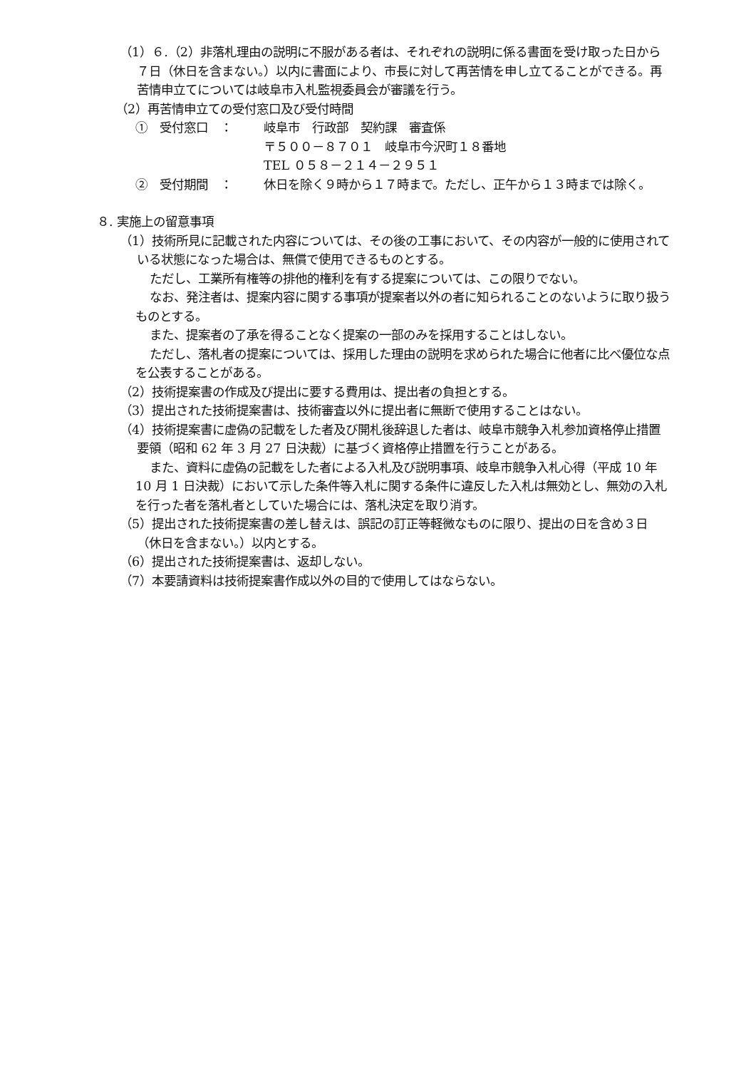（1）６.（2）非落札理由の説明に不服がある者は、それぞれの説明に係る書面を受け取った日から７日（休日を含まない。）以内に書面により、市長に対して再苦情を申し立てることができる。再苦情申立てについては岐阜市入札監視委員会が審議を行う。
（2）再苦情申立ての受付窓口及び受付時間
①　受付窓口　： 岐阜市　行政部　契約課　審査係
〒５００－８７０１　岐阜市今沢町１８番地
TEL ０５８－２１４－２９５１
②　受付期間　： 休日を除く９時から１７時まで。ただし、正午から１３時までは除く。
８. 実施上の留意事項
（1）技術所見に記載された内容については、その後の工事において、その内容が一般的に使用されている状態になった場合は、無償で使用できるものとする。
ただし、工業所有権等の排他的権利を有する提案については、この限りでない。
なお、発注者は、提案内容に関する事項が提案者以外の者に知られることのないように取り扱うものとする。
また、提案者の了承を得ることなく提案の一部のみを採用することはしない。
ただし、落札者の提案については、採用した理由の説明を求められた場合に他者に比べ優位な点を公表することがある。
（2）技術提案書の作成及び提出に要する費用は、提出者の負担とする。
（3）提出された技術提案書は、技術審査以外に提出者に無断で使用することはない。
（4）技術提案書に虚偽の記載をした者及び開札後辞退した者は、岐阜市競争入札参加資格停止措置要領（昭和 62 年 3 月 27 日決裁）に基づく資格停止措置を行うことがある。
また、資料に虚偽の記載をした者による入札及び説明事項、岐阜市競争入札心得（平成 10 年 10 月 1 日決裁）において示した条件等入札に関する条件に違反した入札は無効とし、無効の入札を行った者を落札者としていた場合には、落札決定を取り消す。
（5）提出された技術提案書の差し替えは、誤記の訂正等軽微なものに限り、提出の日を含め３日（休日を含まない。）以内とする。
（6）提出された技術提案書は、返却しない。
（7）本要請資料は技術提案書作成以外の目的で使用してはならない。